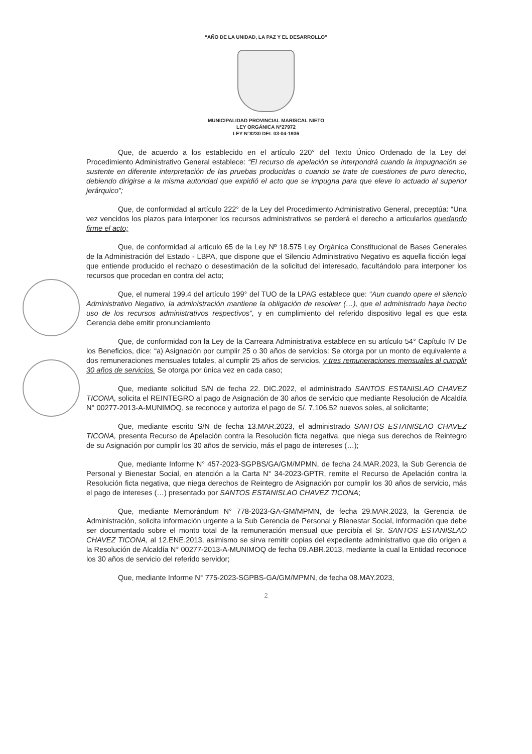“AÑO DE LA UNIDAD, LA PAZ Y EL DESARROLLO”
MUNICIPALIDAD PROVINCIAL MARISCAL NIETO
LEY ORGÁNICA N°27972
LEY N°8230 DEL 03-04-1936
Que, de acuerdo a los establecido en el artículo 220° del Texto Único Ordenado de la Ley del Procedimiento Administrativo General establece: “El recurso de apelación se interpondrá cuando la impugnación se sustente en diferente interpretación de las pruebas producidas o cuando se trate de cuestiones de puro derecho, debiendo dirigirse a la misma autoridad que expidió el acto que se impugna para que eleve lo actuado al superior jerárquico”;
Que, de conformidad al artículo 222° de la Ley del Procedimiento Administrativo General, preceptúa: “Una vez vencidos los plazos para interponer los recursos administrativos se perderá el derecho a articularlos quedando firme el acto;
Que, de conformidad al artículo 65 de la Ley Nº 18.575 Ley Orgánica Constitucional de Bases Generales de la Administración del Estado - LBPA, que dispone que el Silencio Administrativo Negativo es aquella ficción legal que entiende producido el rechazo o desestimación de la solicitud del interesado, facultándolo para interponer los recursos que procedan en contra del acto;
Que, el numeral 199.4 del artículo 199° del TUO de la LPAG establece que: “Aun cuando opere el silencio Administrativo Negativo, la administración mantiene la obligación de resolver (…), que el administrado haya hecho uso de los recursos administrativos respectivos”, y en cumplimiento del referido dispositivo legal es que esta Gerencia debe emitir pronunciamiento
Que, de conformidad con la Ley de la Carreara Administrativa establece en su artículo 54° Capítulo IV De los Beneficios, dice: “a) Asignación por cumplir 25 o 30 años de servicios: Se otorga por un monto de equivalente a dos remuneraciones mensuales totales, al cumplir 25 años de servicios, y tres remuneraciones mensuales al cumplir 30 años de servicios. Se otorga por única vez en cada caso;
Que, mediante solicitud S/N de fecha 22. DIC.2022, el administrado SANTOS ESTANISLAO CHAVEZ TICONA, solicita el REINTEGRO al pago de Asignación de 30 años de servicio que mediante Resolución de Alcaldía N° 00277-2013-A-MUNIMOQ, se reconoce y autoriza el pago de S/. 7,106.52 nuevos soles, al solicitante;
Que, mediante escrito S/N de fecha 13.MAR.2023, el administrado SANTOS ESTANISLAO CHAVEZ TICONA, presenta Recurso de Apelación contra la Resolución ficta negativa, que niega sus derechos de Reintegro de su Asignación por cumplir los 30 años de servicio, más el pago de intereses (…);
Que, mediante Informe N° 457-2023-SGPBS/GA/GM/MPMN, de fecha 24.MAR.2023, la Sub Gerencia de Personal y Bienestar Social, en atención a la Carta N° 34-2023-GPTR, remite el Recurso de Apelación contra la Resolución ficta negativa, que niega derechos de Reintegro de Asignación por cumplir los 30 años de servicio, más el pago de intereses (…) presentado por SANTOS ESTANISLAO CHAVEZ TICONA;
Que, mediante Memorándum N° 778-2023-GA-GM/MPMN, de fecha 29.MAR.2023, la Gerencia de Administración, solicita información urgente a la Sub Gerencia de Personal y Bienestar Social, información que debe ser documentado sobre el monto total de la remuneración mensual que percibía el Sr. SANTOS ESTANISLAO CHAVEZ TICONA, al 12.ENE.2013, asimismo se sirva remitir copias del expediente administrativo que dio origen a la Resolución de Alcaldía N° 00277-2013-A-MUNIMOQ de fecha 09.ABR.2013, mediante la cual la Entidad reconoce los 30 años de servicio del referido servidor;
Que, mediante Informe N° 775-2023-SGPBS-GA/GM/MPMN, de fecha 08.MAY.2023,
2